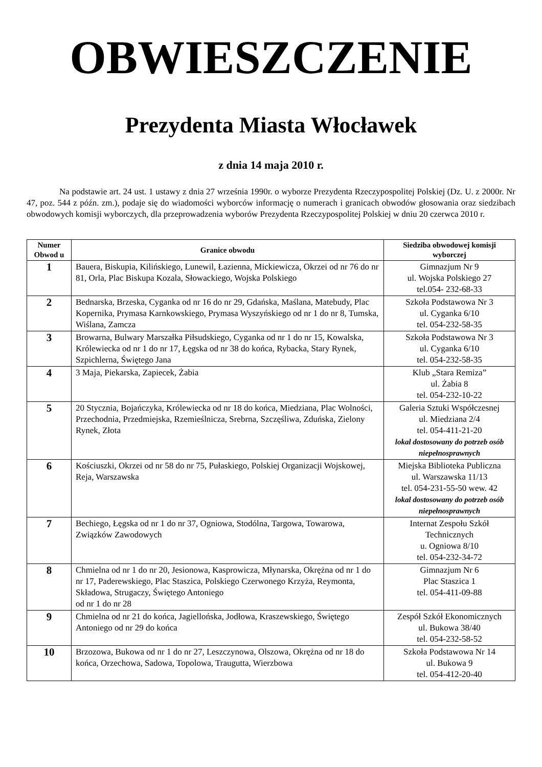OBWIESZCZENIE
Prezydenta Miasta Włocławek
z dnia 14 maja 2010 r.
Na podstawie art. 24 ust. 1 ustawy z dnia 27 września 1990r. o wyborze Prezydenta Rzeczypospolitej Polskiej (Dz. U. z 2000r. Nr 47, poz. 544 z późn. zm.), podaje się do wiadomości wyborców informację o numerach i granicach obwodów głosowania oraz siedzibach obwodowych komisji wyborczych, dla przeprowadzenia wyborów Prezydenta Rzeczypospolitej Polskiej w dniu 20 czerwca 2010 r.
| Numer Obwod u | Granice obwodu | Siedziba obwodowej komisji wyborczej |
| --- | --- | --- |
| 1 | Bauera, Biskupia, Kilińskiego, Lunewil, Łazienna, Mickiewicza, Okrzei od nr 76 do nr 81, Orla, Plac Biskupa Kozala, Słowackiego, Wojska Polskiego | Gimnazjum Nr 9 ul. Wojska Polskiego 27 tel.054- 232-68-33 |
| 2 | Bednarska, Brzeska, Cyganka od nr 16 do nr 29, Gdańska, Maślana, Matebudy, Plac Kopernika, Prymasa Karnkowskiego, Prymasa Wyszyńskiego od nr 1 do nr 8, Tumska, Wiślana, Zamcza | Szkoła Podstawowa Nr 3 ul. Cyganka 6/10 tel. 054-232-58-35 |
| 3 | Browarna, Bulwary Marszałka Piłsudskiego, Cyganka od nr 1 do nr 15, Kowalska, Królewiecka od nr 1 do nr 17, Łęgska od nr 38 do końca, Rybacka, Stary Rynek, Szpichlerna, Świętego Jana | Szkoła Podstawowa Nr 3 ul. Cyganka 6/10 tel. 054-232-58-35 |
| 4 | 3 Maja, Piekarska, Zapiecek, Żabia | Klub „Stara Remiza” ul. Żabia 8 tel. 054-232-10-22 |
| 5 | 20 Stycznia, Bojańczyka, Królewiecka od nr 18 do końca, Miedziana, Plac Wolności, Przechodnia, Przedmiejska, Rzemieślnicza, Srebrna, Szczęśliwa, Zduńska, Zielony Rynek, Złota | Galeria Sztuki Współczesnej ul. Miedziana 2/4 tel. 054-411-21-20 lokal dostosowany do potrzeb osób niepełnosprawnych |
| 6 | Kościuszki, Okrzei od nr 58 do nr 75, Pułaskiego, Polskiej Organizacji Wojskowej, Reja, Warszawska | Miejska Biblioteka Publiczna ul. Warszawska 11/13 tel. 054-231-55-50 wew. 42 lokal dostosowany do potrzeb osób niepełnosprawnych |
| 7 | Bechiego, Łęgska od nr 1 do nr 37, Ogniowa, Stodólna, Targowa, Towarowa, Związków Zawodowych | Internat Zespołu Szkół Technicznych u. Ogniowa 8/10 tel. 054-232-34-72 |
| 8 | Chmielna od nr 1 do nr 20, Jesionowa, Kasprowicza, Młynarska, Okrężna od nr 1 do nr 17, Paderewskiego, Plac Staszica, Polskiego Czerwonego Krzyża, Reymonta, Składowa, Strugaczy, Świętego Antoniego od nr 1 do nr 28 | Gimnazjum Nr 6 Plac Staszica 1 tel. 054-411-09-88 |
| 9 | Chmielna od nr 21 do końca, Jagiellońska, Jodłowa, Kraszewskiego, Świętego Antoniego od nr 29 do końca | Zespół Szkół Ekonomicznych ul. Bukowa 38/40 tel. 054-232-58-52 |
| 10 | Brzozowa, Bukowa od nr 1 do nr 27, Leszczynowa, Olszowa, Okrężna od nr 18 do końca, Orzechowa, Sadowa, Topolowa, Traugutta, Wierzbowa | Szkoła Podstawowa Nr 14 ul. Bukowa 9 tel. 054-412-20-40 |